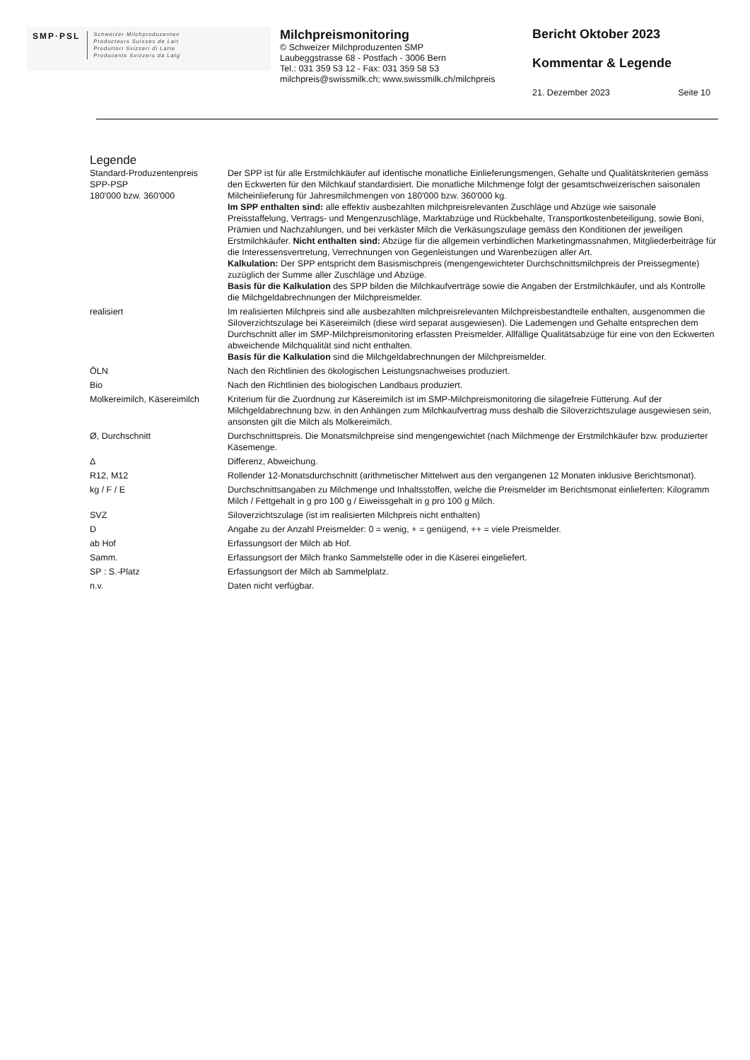SMP·PSL Schweizer Milchproduzenten
Producteurs Suisses de Lait
Produttori Svizzeri di Latte
Producents Svizzers da Latg
Milchpreismonitoring
© Schweizer Milchproduzenten SMP
Laubeggstrasse 68 - Postfach - 3006 Bern
Tel.: 031 359 53 12 - Fax: 031 359 58 53
milchpreis@swissmilk.ch; www.swissmilk.ch/milchpreis
Bericht Oktober 2023
Kommentar & Legende
21. Dezember 2023 Seite 10
Legende
| Standard-Produzentenpreis SPP-PSP 180'000 bzw. 360'000 | Der SPP ist für alle Erstmilchkäufer auf identische monatliche Einlieferungsmengen, Gehalte und Qualitätskriterien gemäss den Eckwerten für den Milchkauf standardisiert. Die monatliche Milchmenge folgt der gesamtschweizerischen saisonalen Milcheinlieferung für Jahresmilchmengen von 180'000 bzw. 360'000 kg. Im SPP enthalten sind: alle effektiv ausbezahlten milchpreisrelevanten Zuschläge und Abzüge wie saisonale Preisstaffelung, Vertrags- und Mengenzuschläge, Marktabzüge und Rückbehalte, Transportkostenbeteiligung, sowie Boni, Prämien und Nachzahlungen, und bei verkäster Milch die Verkäsungszulage gemäss den Konditionen der jeweiligen Erstmilchkäufer. Nicht enthalten sind: Abzüge für die allgemein verbindlichen Marketingmassnahmen, Mitgliederbeiträge für die Interessensvertretung, Verrechnungen von Gegenleistungen und Warenbezügen aller Art. Kalkulation: Der SPP entspricht dem Basismischpreis (mengengewichteter Durchschnittsmilchpreis der Preissegmente) zuzüglich der Summe aller Zuschläge und Abzüge. Basis für die Kalkulation des SPP bilden die Milchkaufverträge sowie die Angaben der Erstmilchkäufer, und als Kontrolle die Milchgeldabrechnungen der Milchpreismelder. |
| realisiert | Im realisierten Milchpreis sind alle ausbezahlten milchpreisrelevanten Milchpreisbestandteile enthalten, ausgenommen die Siloverzichtszulage bei Käsereimilch (diese wird separat ausgewiesen). Die Lademengen und Gehalte entsprechen dem Durchschnitt aller im SMP-Milchpreismonitoring erfassten Preismelder. Allfällige Qualitätsabzüge für eine von den Eckwerten abweichende Milchqualität sind nicht enthalten. Basis für die Kalkulation sind die Milchgeldabrechnungen der Milchpreismelder. |
| ÖLN | Nach den Richtlinien des ökologischen Leistungsnachweises produziert. |
| Bio | Nach den Richtlinien des biologischen Landbaus produziert. |
| Molkereimilch, Käsereimilch | Kriterium für die Zuordnung zur Käsereimilch ist im SMP-Milchpreismonitoring die silagefreie Fütterung. Auf der Milchgeldabrechnung bzw. in den Anhängen zum Milchkaufvertrag muss deshalb die Siloverzichtszulage ausgewiesen sein, ansonsten gilt die Milch als Molkereimilch. |
| Ø, Durchschnitt | Durchschnittspreis. Die Monatsmilchpreise sind mengengewichtet (nach Milchmenge der Erstmilchkäufer bzw. produzierter Käsemenge. |
| Δ | Differenz, Abweichung. |
| R12, M12 | Rollender 12-Monatsdurchschnitt (arithmetischer Mittelwert aus den vergangenen 12 Monaten inklusive Berichtsmonat). |
| kg / F / E | Durchschnittsangaben zu Milchmenge und Inhaltsstoffen, welche die Preismelder im Berichtsmonat einlieferten: Kilogramm Milch / Fettgehalt in g pro 100 g / Eiweissgehalt in g pro 100 g Milch. |
| SVZ | Siloverzichtszulage (ist im realisierten Milchpreis nicht enthalten) |
| D | Angabe zu der Anzahl Preismelder: 0 = wenig, + = genügend, ++ = viele Preismelder. |
| ab Hof | Erfassungsort der Milch ab Hof. |
| Samm. | Erfassungsort der Milch franko Sammelstelle oder in die Käserei eingeliefert. |
| SP : S.-Platz | Erfassungsort der Milch ab Sammelplatz. |
| n.v. | Daten nicht verfügbar. |